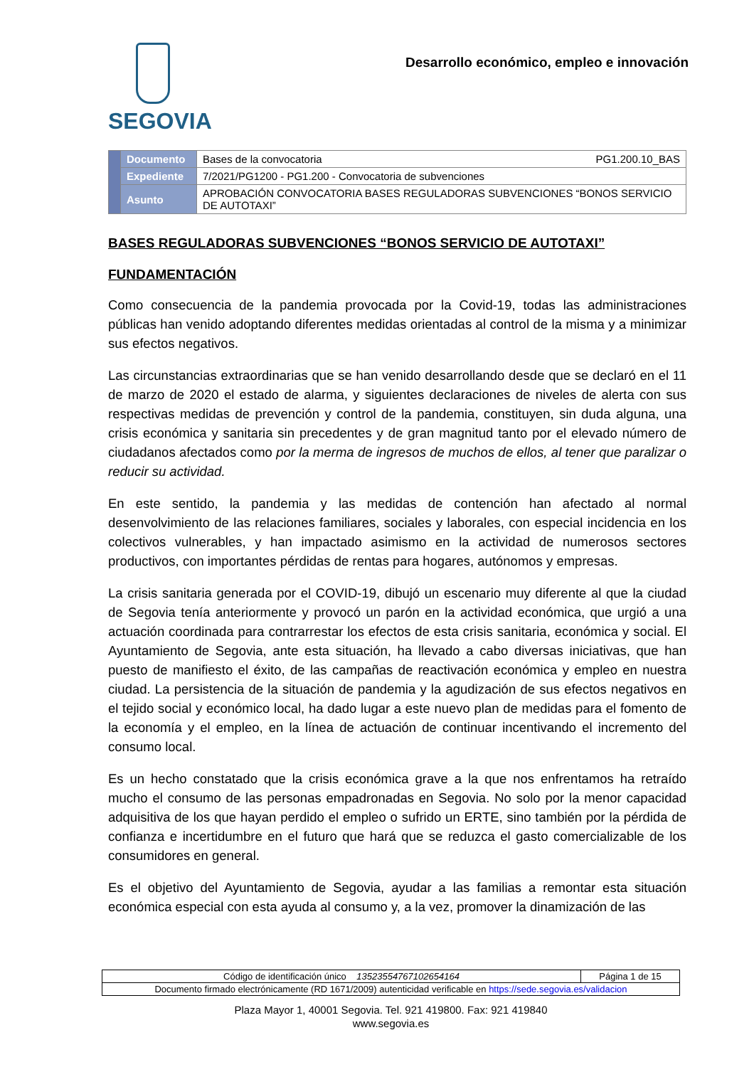SEGOVIA
Desarrollo económico, empleo e innovación
| | Documento | Bases de la convocatoria PG1.200.10_BAS |
| | Expediente | 7/2021/PG1200 - PG1.200 - Convocatoria de subvenciones |
| | Asunto | APROBACIÓN CONVOCATORIA BASES REGULADORAS SUBVENCIONES “BONOS SERVICIO DE AUTOTAXI” |
BASES REGULADORAS SUBVENCIONES “BONOS SERVICIO DE AUTOTAXI”
FUNDAMENTACIÓN
Como consecuencia de la pandemia provocada por la Covid-19, todas las administraciones públicas han venido adoptando diferentes medidas orientadas al control de la misma y a minimizar sus efectos negativos.
Las circunstancias extraordinarias que se han venido desarrollando desde que se declaró en el 11 de marzo de 2020 el estado de alarma, y siguientes declaraciones de niveles de alerta con sus respectivas medidas de prevención y control de la pandemia, constituyen, sin duda alguna, una crisis económica y sanitaria sin precedentes y de gran magnitud tanto por el elevado número de ciudadanos afectados como por la merma de ingresos de muchos de ellos, al tener que paralizar o reducir su actividad.
En este sentido, la pandemia y las medidas de contención han afectado al normal desenvolvimiento de las relaciones familiares, sociales y laborales, con especial incidencia en los colectivos vulnerables, y han impactado asimismo en la actividad de numerosos sectores productivos, con importantes pérdidas de rentas para hogares, autónomos y empresas.
La crisis sanitaria generada por el COVID-19, dibujó un escenario muy diferente al que la ciudad de Segovia tenía anteriormente y provocó un parón en la actividad económica, que urgió a una actuación coordinada para contrarrestar los efectos de esta crisis sanitaria, económica y social. El Ayuntamiento de Segovia, ante esta situación, ha llevado a cabo diversas iniciativas, que han puesto de manifiesto el éxito, de las campañas de reactivación económica y empleo en nuestra ciudad. La persistencia de la situación de pandemia y la agudización de sus efectos negativos en el tejido social y económico local, ha dado lugar a este nuevo plan de medidas para el fomento de la economía y el empleo, en la línea de actuación de continuar incentivando el incremento del consumo local.
Es un hecho constatado que la crisis económica grave a la que nos enfrentamos ha retraído mucho el consumo de las personas empadronadas en Segovia. No solo por la menor capacidad adquisitiva de los que hayan perdido el empleo o sufrido un ERTE, sino también por la pérdida de confianza e incertidumbre en el futuro que hará que se reduzca el gasto comercializable de los consumidores en general.
Es el objetivo del Ayuntamiento de Segovia, ayudar a las familias a remontar esta situación económica especial con esta ayuda al consumo y, a la vez, promover la dinamización de las
| Código de identificación único 13523554767102654164 | Página 1 de 15 |
| Documento firmado electrónicamente (RD 1671/2009) autenticidad verificable en https://sede.segovia.es/validacion | |
Plaza Mayor 1, 40001 Segovia. Tel. 921 419800. Fax: 921 419840
www.segovia.es